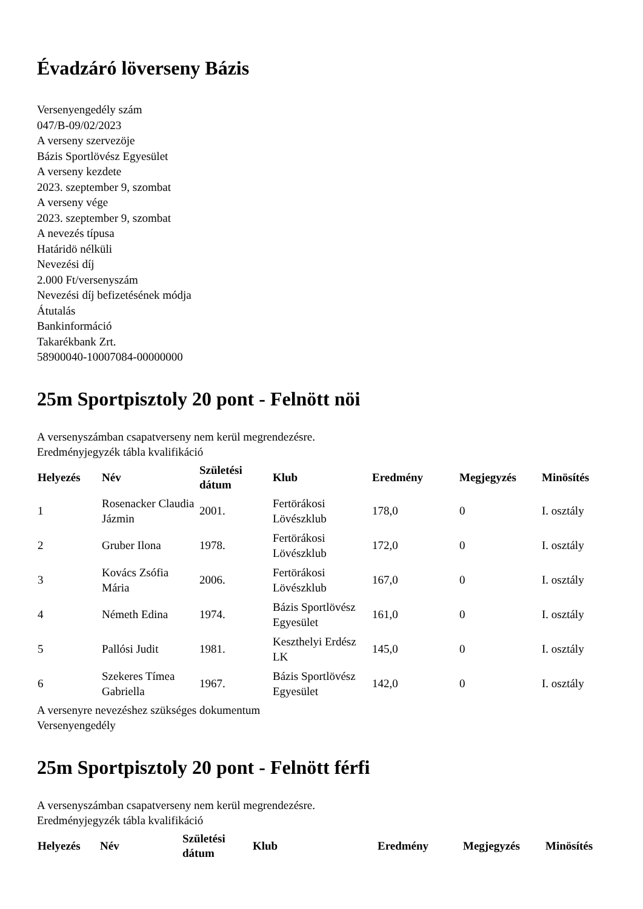Évadzáró löverseny Bázis
Versenyengedély szám
047/B-09/02/2023
A verseny szervezöje
Bázis Sportlövész Egyesület
A verseny kezdete
2023. szeptember 9, szombat
A verseny vége
2023. szeptember 9, szombat
A nevezés típusa
Határidö nélküli
Nevezési díj
2.000 Ft/versenyszám
Nevezési díj befizetésének módja
Átutalás
Bankinformáció
Takarékbank Zrt.
58900040-10007084-00000000
25m Sportpisztoly 20 pont - Felnött nöi
A versenyszámban csapatverseny nem kerül megrendezésre.
Eredményjegyzék tábla kvalifikáció
| Helyezés | Név | Születési dátum | Klub | Eredmény | Megjegyzés | Minösítés |
| --- | --- | --- | --- | --- | --- | --- |
| 1 | Rosenacker Claudia Jázmin | 2001. | Fertörákosi Lövészklub | 178,0 | 0 | I. osztály |
| 2 | Gruber Ilona | 1978. | Fertörákosi Lövészklub | 172,0 | 0 | I. osztály |
| 3 | Kovács Zsófia Mária | 2006. | Fertörákosi Lövészklub | 167,0 | 0 | I. osztály |
| 4 | Németh Edina | 1974. | Bázis Sportlövész Egyesület | 161,0 | 0 | I. osztály |
| 5 | Pallósi Judit | 1981. | Keszthelyi Erdész LK | 145,0 | 0 | I. osztály |
| 6 | Szekeres Tímea Gabriella | 1967. | Bázis Sportlövész Egyesület | 142,0 | 0 | I. osztály |
A versenyre nevezéshez szükséges dokumentum
Versenyengedély
25m Sportpisztoly 20 pont - Felnött férfi
A versenyszámban csapatverseny nem kerül megrendezésre.
Eredményjegyzék tábla kvalifikáció
| Helyezés | Név | Születési dátum | Klub | Eredmény | Megjegyzés | Minösítés |
| --- | --- | --- | --- | --- | --- | --- |